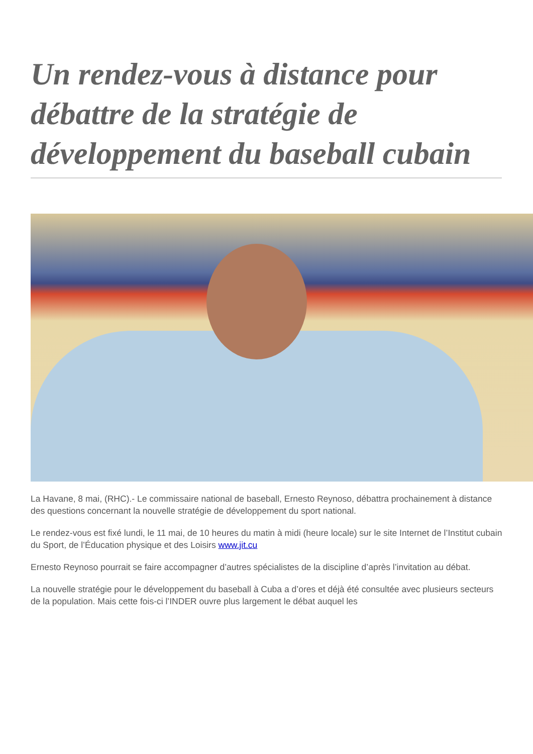Un rendez-vous à distance pour débattre de la stratégie de développement du baseball cubain
La Havane, 8 mai, (RHC).- Le commissaire national de baseball, Ernesto Reynoso, débattra prochainement à distance des questions concernant la nouvelle stratégie de développement du sport national.
Le rendez-vous est fixé lundi, le 11 mai, de 10 heures du matin à midi (heure locale) sur le site Internet de l’Institut cubain du Sport, de l’Éducation physique et des Loisirs www.jit.cu
Ernesto Reynoso pourrait se faire accompagner d’autres spécialistes de la discipline d’après l’invitation au débat.
La nouvelle stratégie pour le développement du baseball à Cuba a d’ores et déjà été consultée avec plusieurs secteurs de la population. Mais cette fois-ci l’INDER ouvre plus largement le débat auquel les